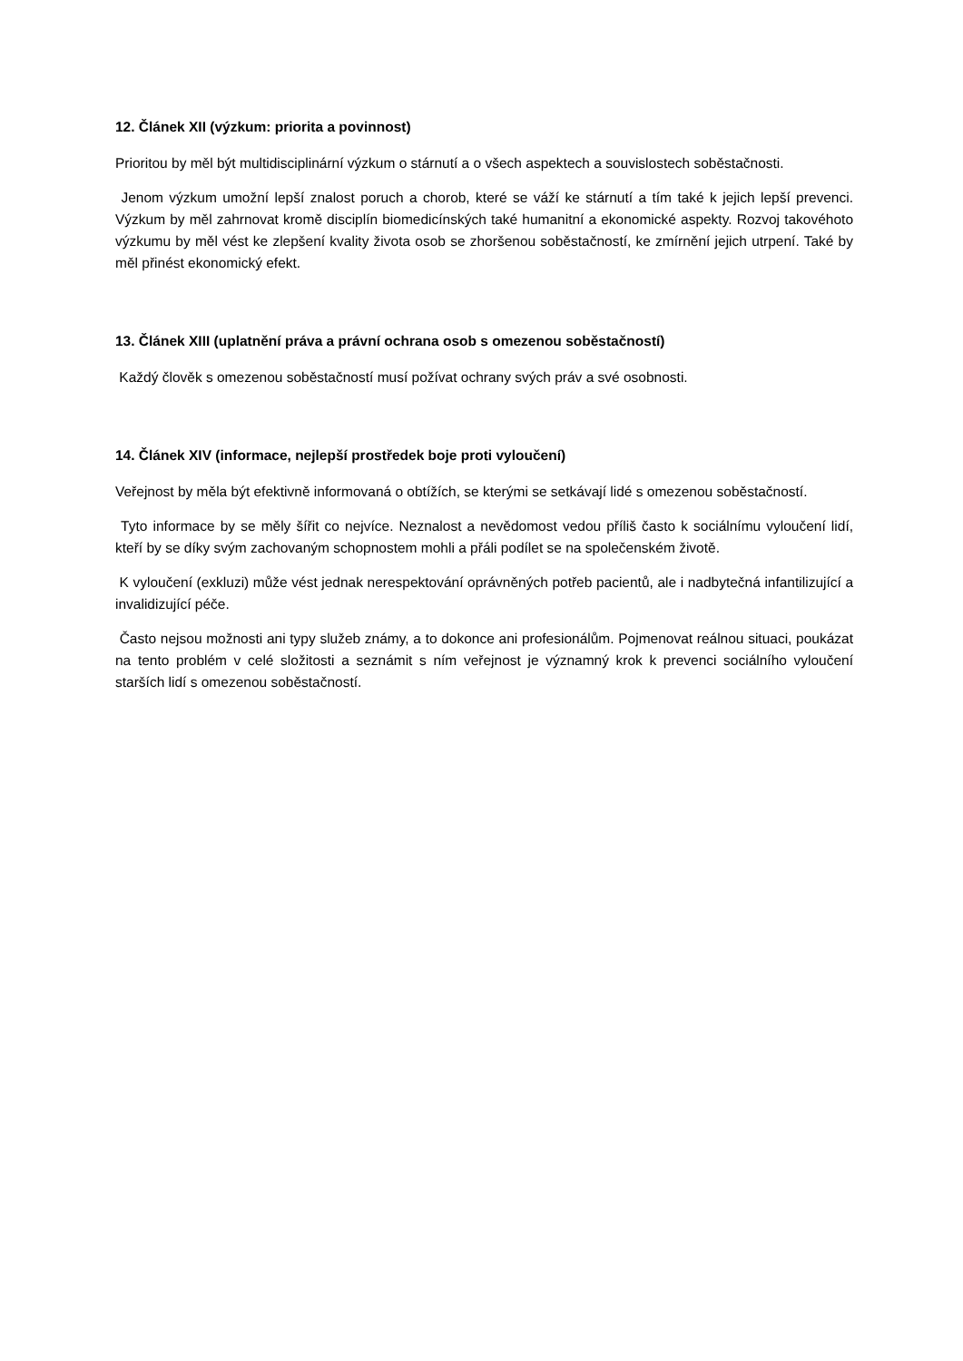12. Článek XII (výzkum: priorita a povinnost)
Prioritou by měl být multidisciplinární výzkum o stárnutí a o všech aspektech a souvislostech soběstačnosti.
Jenom výzkum umožní lepší znalost poruch a chorob, které se váží ke stárnutí a tím také k jejich lepší prevenci. Výzkum by měl zahrnovat kromě disciplín biomedicínských také humanitní a ekonomické aspekty. Rozvoj takovéhoto výzkumu by měl vést ke zlepšení kvality života osob se zhoršenou soběstačností, ke zmírnění jejich utrpení. Také by měl přinést ekonomický efekt.
13. Článek XIII (uplatnění práva a právní ochrana osob s omezenou soběstačností)
Každý člověk s omezenou soběstačností musí požívat ochrany svých práv a své osobnosti.
14. Článek XIV (informace, nejlepší prostředek boje proti vyloučení)
Veřejnost by měla být efektivně informovaná o obtížích, se kterými se setkávají lidé s omezenou soběstačností.
Tyto informace by se měly šířit co nejvíce. Neznalost a nevědomost vedou příliš často k sociálnímu vyloučení lidí, kteří by se díky svým zachovaným schopnostem mohli a přáli podílet se na společenském životě.
K vyloučení (exkluzi) může vést jednak nerespektování oprávněných potřeb pacientů, ale i nadbytečná infantilizující a invalidizující péče.
Často nejsou možnosti ani typy služeb známy, a to dokonce ani profesionálům. Pojmenovat reálnou situaci, poukázat na tento problém v celé složitosti a seznámit s ním veřejnost je významný krok k prevenci sociálního vyloučení starších lidí s omezenou soběstačností.